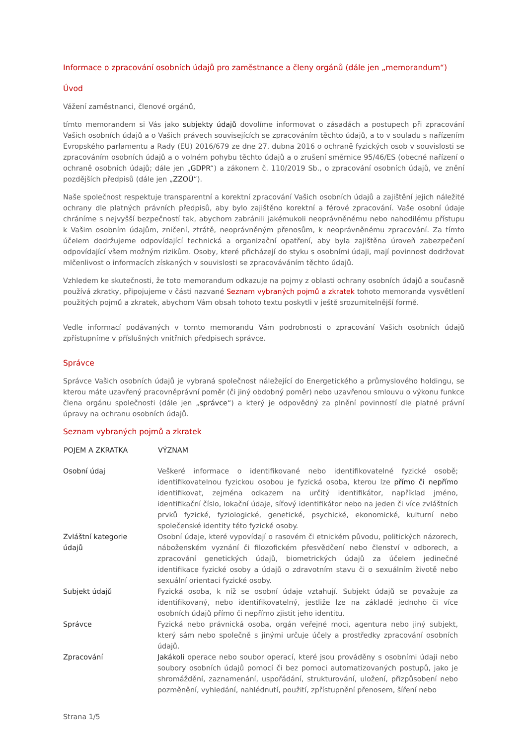Informace o zpracování osobních údajů pro zaměstnance a členy orgánů (dále jen „memorandum“)
Úvod
Vážení zaměstnanci, členové orgánů,
tímto memorandem si Vás jako subjekty údajů dovolíme informovat o zásadách a postupech při zpracování Vašich osobních údajů a o Vašich právech souvisejících se zpracováním těchto údajů, a to v souladu s nařízením Evropského parlamentu a Rady (EU) 2016/679 ze dne 27. dubna 2016 o ochraně fyzických osob v souvislosti se zpracováním osobních údajů a o volném pohybu těchto údajů a o zrušení směrnice 95/46/ES (obecné nařízení o ochraně osobních údajů; dále jen „GDPR“) a zákonem č. 110/2019 Sb., o zpracování osobních údajů, ve znění pozdějších předpisů (dále jen „ZZOÚ“).
Naše společnost respektuje transparentní a korektní zpracování Vašich osobních údajů a zajištění jejich náležité ochrany dle platných právních předpisů, aby bylo zajištěno korektní a férové zpracování. Vaše osobní údaje chráníme s nejvyšší bezpečností tak, abychom zabránili jakémukoli neoprávněnému nebo nahodilému přístupu k Vašim osobním údajům, zničení, ztrátě, neoprávněným přenosům, k neoprávněnému zpracování. Za tímto účelem dodržujeme odpovídající technická a organizační opatření, aby byla zajištěna úroveň zabezpečení odpovídající všem možným rizikům. Osoby, které přicházejí do styku s osobními údaji, mají povinnost dodržovat mlčenlivost o informacích získaných v souvislosti se zpracováváním těchto údajů.
Vzhledem ke skutečnosti, že toto memorandum odkazuje na pojmy z oblasti ochrany osobních údajů a současně používá zkratky, připojujeme v části nazvané Seznam vybraných pojmů a zkratek tohoto memoranda vysvětlení použitých pojmů a zkratek, abychom Vám obsah tohoto textu poskytli v ještě srozumitelnější formě.
Vedle informací podávaných v tomto memorandu Vám podrobnosti o zpracování Vašich osobních údajů zpřístupníme v příslušných vnitřních předpisech správce.
Správce
Správce Vašich osobních údajů je vybraná společnost náležející do Energetického a průmyslového holdingu, se kterou máte uzavřený pracovněprávní poměr (či jiný obdobný poměr) nebo uzavřenou smlouvu o výkonu funkce člena orgánu společnosti (dále jen „správce“) a který je odpovědný za plnění povinností dle platné právní úpravy na ochranu osobních údajů.
Seznam vybraných pojmů a zkratek
| POJEM A ZKRATKA | VÝZNAM |
| --- | --- |
| Osobní údaj | Veškeré informace o identifikované nebo identifikovatelné fyzické osobě; identifikovatelnou fyzickou osobou je fyzická osoba, kterou lze přímo či nepřímo identifikovat, zejména odkazem na určitý identifikátor, například jméno, identifikační číslo, lokační údaje, síťový identifikátor nebo na jeden či více zvláštních prvků fyzické, fyziologické, genetické, psychické, ekonomické, kulturní nebo společenské identity této fyzické osoby. |
| Zvláštní kategorie údajů | Osobní údaje, které vypovídají o rasovém či etnickém původu, politických názorech, náboženském vyznání či filozofickém přesvědčení nebo členství v odborech, a zpracování genetických údajů, biometrických údajů za účelem jedinečné identifikace fyzické osoby a údajů o zdravotním stavu či o sexuálním životě nebo sexuální orientaci fyzické osoby. |
| Subjekt údajů | Fyzická osoba, k níž se osobní údaje vztahují. Subjekt údajů se považuje za identifikovaný, nebo identifikovatelný, jestliže lze na základě jednoho či více osobních údajů přímo či nepřímo zjistit jeho identitu. |
| Správce | Fyzická nebo právnická osoba, orgán veřejné moci, agentura nebo jiný subjekt, který sám nebo společně s jinými určuje účely a prostředky zpracování osobních údajů. |
| Zpracování | Jakákoli operace nebo soubor operací, které jsou prováděny s osobními údaji nebo soubory osobních údajů pomocí či bez pomoci automatizovaných postupů, jako je shromáždění, zaznamenání, uspořádání, strukturování, uložení, přizpůsobení nebo pozměnění, vyhledání, nahlédnutí, použití, zpřístupnění přenosem, šíření nebo |
Strana 1/5